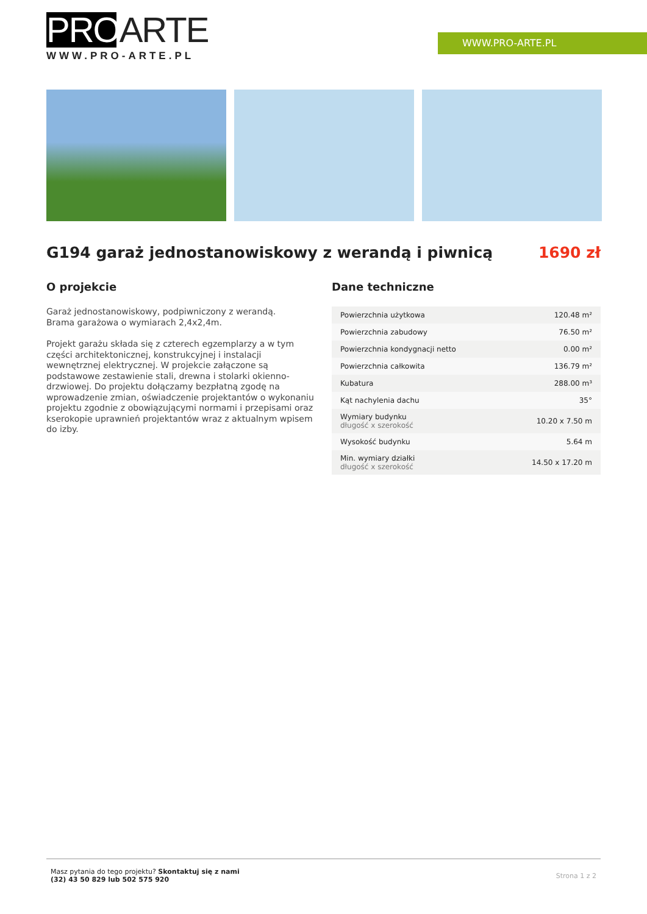PROARTE
WWW.PRO-ARTE.PL
WWW.PRO-ARTE.PL
G194 garaż jednostanowiskowy z werandą i piwnicą 1690 zł
O projekcie
Garaż jednostanowiskowy, podpiwniczony z werandą.
Brama garażowa o wymiarach 2,4x2,4m.
Projekt garażu składa się z czterech egzemplarzy a w tym części architektonicznej, konstrukcyjnej i instalacji wewnętrznej elektrycznej. W projekcie załączone są podstawowe zestawienie stali, drewna i stolarki okienno-drzwiowej. Do projektu dołączamy bezpłatną zgodę na wprowadzenie zmian, oświadczenie projektantów o wykonaniu projektu zgodnie z obowiązującymi normami i przepisami oraz kserokopie uprawnień projektantów wraz z aktualnym wpisem do izby.
Dane techniczne
| Powierzchnia użytkowa | 120.48 m² |
| Powierzchnia zabudowy | 76.50 m² |
| Powierzchnia kondygnacji netto | 0.00 m² |
| Powierzchnia całkowita | 136.79 m² |
| Kubatura | 288.00 m³ |
| Kąt nachylenia dachu | 35° |
| Wymiary budynku długość x szerokość | 10.20 x 7.50 m |
| Wysokość budynku | 5.64 m |
| Min. wymiary działki długość x szerokość | 14.50 x 17.20 m |
Masz pytania do tego projektu? Skontaktuj się z nami
(32) 43 50 829 lub 502 575 920
Strona 1 z 2